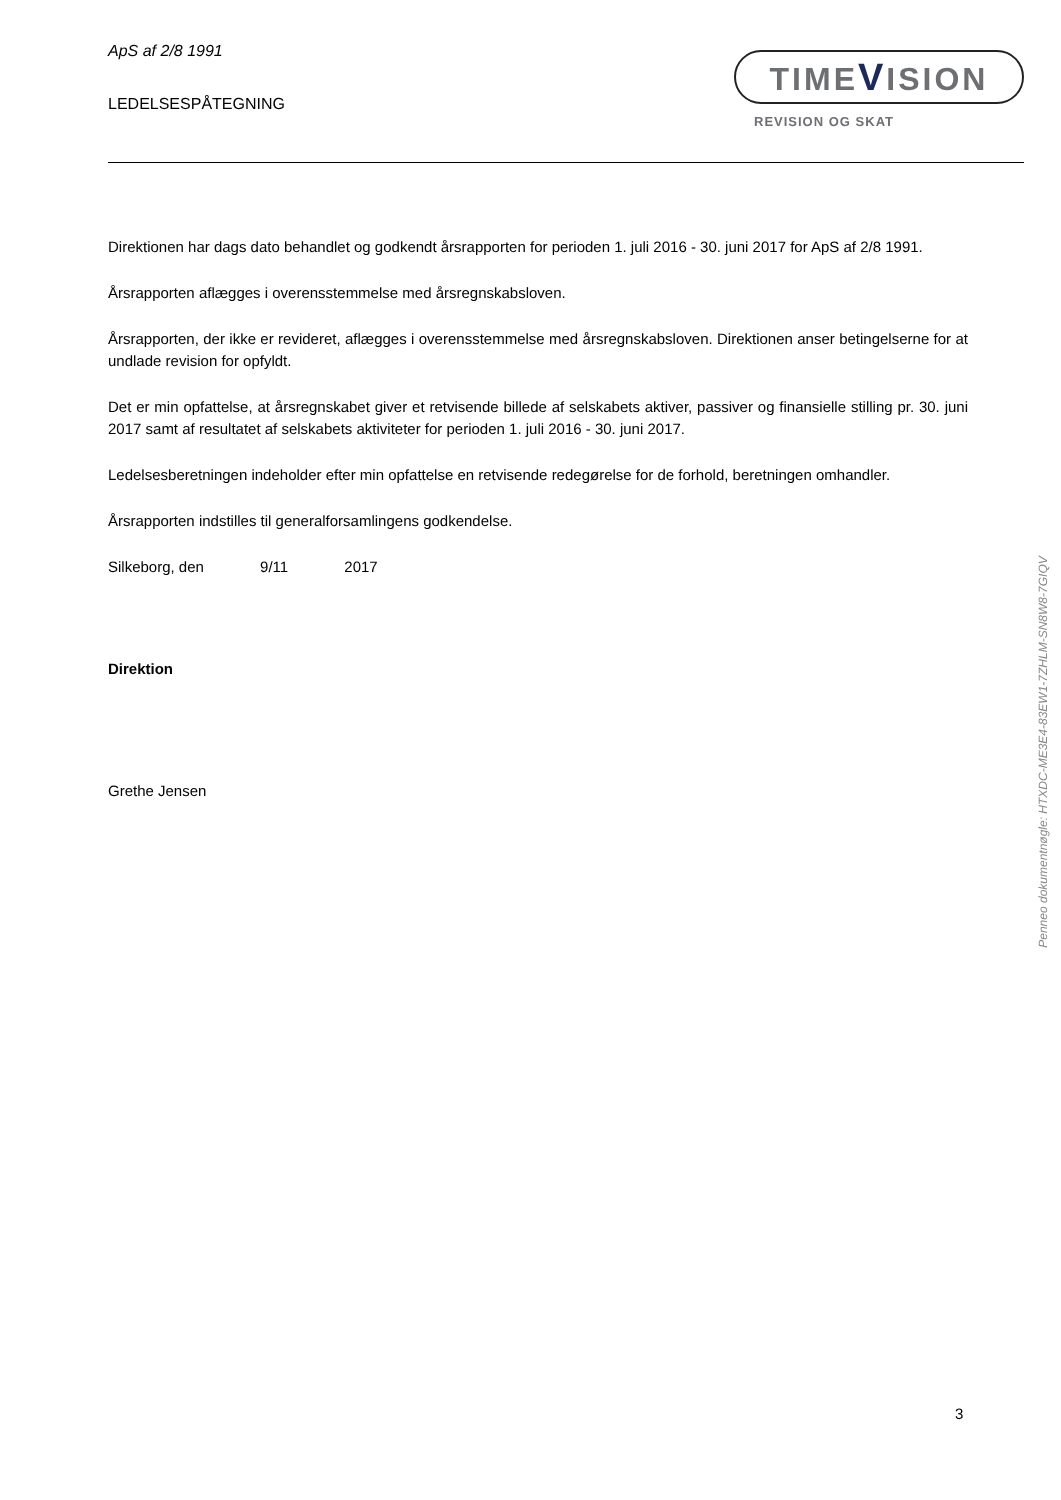ApS af 2/8 1991
LEDELSESPÅTEGNING
TIMEVISION
REVISION OG SKAT
Direktionen har dags dato behandlet og godkendt årsrapporten for perioden 1. juli 2016 - 30. juni 2017 for ApS af 2/8 1991.
Årsrapporten aflægges i overensstemmelse med årsregnskabsloven.
Årsrapporten, der ikke er revideret, aflægges i overensstemmelse med årsregnskabsloven. Direktionen anser betin­gelserne for at undlade revision for opfyldt.
Det er min opfattelse, at årsregnskabet giver et retvisende billede af selskabets aktiver, passiver og finansielle stilling pr. 30. juni 2017 samt af resultatet af selskabets aktiviteter for perioden 1. juli 2016 - 30. juni 2017.
Ledelsesberetningen indeholder efter min opfattelse en retvisende redegørelse for de forhold, beretningen omhand­ler.
Årsrapporten indstilles til generalforsamlingens godkendelse.
Silkeborg, den 9/11 2017
Direktion
Grethe Jensen
Penneo dokumentnøgle: HTXDC-ME3E4-83EW1-7ZHLM-SN8W8-7GIQV
3